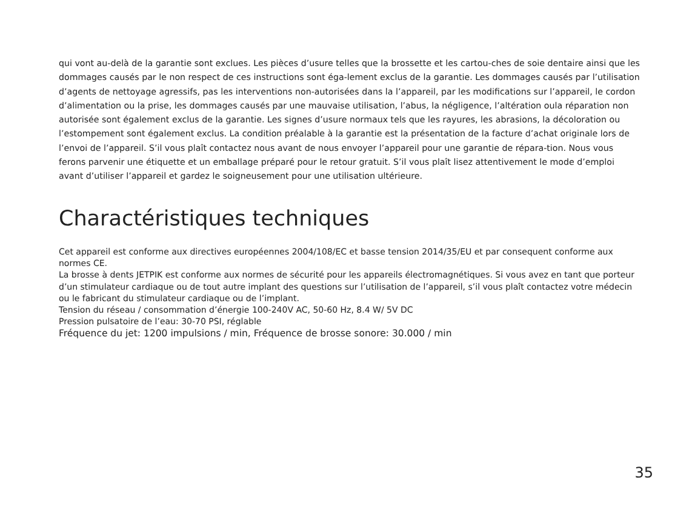qui vont au-delà de la garantie sont exclues. Les pièces d’usure telles que la brossette et les cartou-ches de soie dentaire ainsi que les dommages causés par le non respect de ces instructions sont éga-lement exclus de la garantie. Les dommages causés par l’utilisation d’agents de nettoyage agressifs, pas les interventions non-autorisées dans la l’appareil, par les modifications sur l’appareil, le cordon d’alimentation ou la prise, les dommages causés par une mauvaise utilisation, l’abus, la négligence, l’altération oula réparation non autorisée sont également exclus de la garantie. Les signes d’usure normaux tels que les rayures, les abrasions, la décoloration ou l’estompement sont également exclus. La condition préalable à la garantie est la présentation de la facture d’achat originale lors de l’envoi de l’appareil. S’il vous plaît contactez nous avant de nous envoyer l’appareil pour une garantie de répara-tion. Nous vous ferons parvenir une étiquette et un emballage préparé pour le retour gratuit. S’il vous plaît lisez attentivement le mode d’emploi avant d’utiliser l’appareil et gardez le soigneusement pour une utilisation ultérieure.
Charactéristiques techniques
Cet appareil est conforme aux directives européennes 2004/108/EC et basse tension 2014/35/EU et par consequent conforme aux normes CE.
La brosse à dents JETPIK est conforme aux normes de sécurité pour les appareils électromagnétiques. Si vous avez en tant que porteur d’un stimulateur cardiaque ou de tout autre implant des questions sur l’utilisation de l’appareil, s’il vous plaît contactez votre médecin ou le fabricant du stimulateur cardiaque ou de l’implant.
Tension du réseau / consommation d’énergie 100-240V AC, 50-60 Hz, 8.4 W/ 5V DC
Pression pulsatoire de l’eau: 30-70 PSI, réglable
Fréquence du jet: 1200 impulsions / min, Fréquence de brosse sonore: 30.000 / min
35